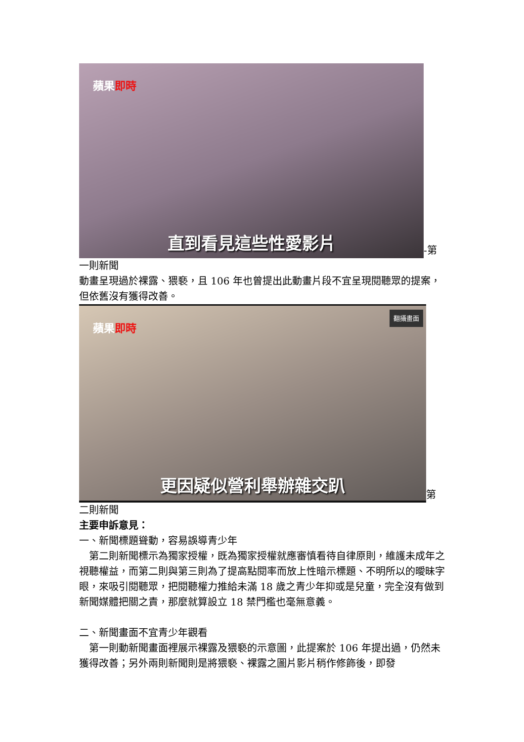蘋果即時
直到看見這些性愛影片
-第
一則新聞
動畫呈現過於裸露、猥褻，且 106 年也曾提出此動畫片段不宜呈現閱聽眾的提案，但依舊沒有獲得改善。
蘋果即時
翻攝畫面
更因疑似營利舉辦雜交趴
第
二則新聞
主要申訴意見：
一、新聞標題聳動，容易誤導青少年
 第二則新聞標示為獨家授權，既為獨家授權就應審慎看待自律原則，維護未成年之視聽權益，而第二則與第三則為了提高點閱率而放上性暗示標題、不明所以的曖昧字眼，來吸引閱聽眾，把閱聽權力推給未滿 18 歲之青少年抑或是兒童，完全沒有做到新聞媒體把關之責，那麼就算設立 18 禁門檻也毫無意義。
二、新聞畫面不宜青少年觀看
 第一則動新聞畫面裡展示裸露及猥褻的示意圖，此提案於 106 年提出過，仍然未獲得改善；另外兩則新聞則是將猥褻、裸露之圖片影片稍作修飾後，即發